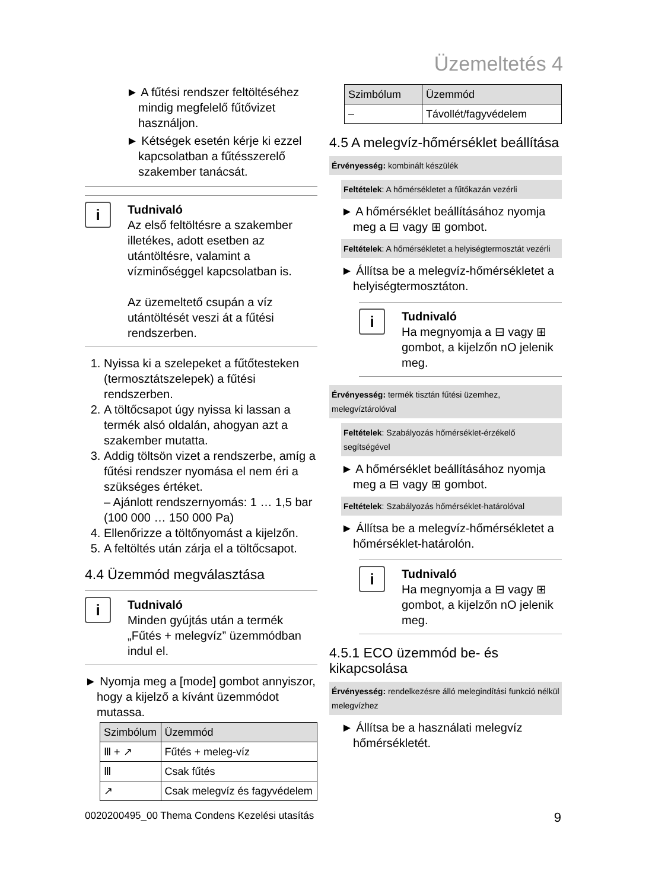Üzemeltetés 4
► A fűtési rendszer feltöltéséhez mindig megfelelő fűtővizet használjon.
► Kétségek esetén kérje ki ezzel kapcsolatban a fűtésszerelő szakember tanácsát.
i
Tudnivaló
Az első feltöltésre a szakember illetékes, adott esetben az utántöltésre, valamint a vízminőséggel kapcsolatban is.
Az üzemeltető csupán a víz utántöltését veszi át a fűtési rendszerben.
1. Nyissa ki a szelepeket a fűtőtesteken (termosztátszelepek) a fűtési rendszerben.
2. A töltőcsapot úgy nyissa ki lassan a termék alsó oldalán, ahogyan azt a szakember mutatta.
3. Addig töltsön vizet a rendszerbe, amíg a fűtési rendszer nyomása el nem éri a szükséges értéket.
– Ajánlott rendszernyomás: 1 … 1,5 bar (100 000 … 150 000 Pa)
4. Ellenőrizze a töltőnyomást a kijelzőn.
5. A feltöltés után zárja el a töltőcsapot.
4.4 Üzemmód megválasztása
i
Tudnivaló
Minden gyújtás után a termék „Fűtés + melegvíz” üzemmódban indul el.
► Nyomja meg a [mode] gombot annyiszor, hogy a kijelző a kívánt üzemmódot mutassa.
| Szimbólum | Üzemmód |
| --- | --- |
| Ⅲ + ↗ | Fűtés + meleg-víz |
| Ⅲ | Csak fűtés |
| ↗ | Csak melegvíz és fagyvédelem |
| Szimbólum | Üzemmód |
| --- | --- |
| – | Távollét/fagyvédelem |
4.5 A melegvíz-hőmérséklet beállítása
Érvényesség: kombinált készülék
Feltételek: A hőmérsékletet a fűtőkazán vezérli
► A hőmérséklet beállításához nyomja meg a ⊟ vagy ⊞ gombot.
Feltételek: A hőmérsékletet a helyiségtermosztát vezérli
► Állítsa be a melegvíz-hőmérsékletet a helyiségtermosztáton.
i
Tudnivaló
Ha megnyomja a ⊟ vagy ⊞ gombot, a kijelzőn nO jelenik meg.
Érvényesség: termék tisztán fűtési üzemhez, melegvíztárolóval
Feltételek: Szabályozás hőmérséklet-érzékelő segítségével
► A hőmérséklet beállításához nyomja meg a ⊟ vagy ⊞ gombot.
Feltételek: Szabályozás hőmérséklet-határolóval
► Állítsa be a melegvíz-hőmérsékletet a hőmérséklet-határolón.
i
Tudnivaló
Ha megnyomja a ⊟ vagy ⊞ gombot, a kijelzőn nO jelenik meg.
4.5.1 ECO üzemmód be- és kikapcsolása
Érvényesség: rendelkezésre álló melegindítási funkció nélkül melegvízhez
► Állítsa be a használati melegvíz hőmérsékletét.
0020200495_00 Thema Condens Kezelési utasítás 9